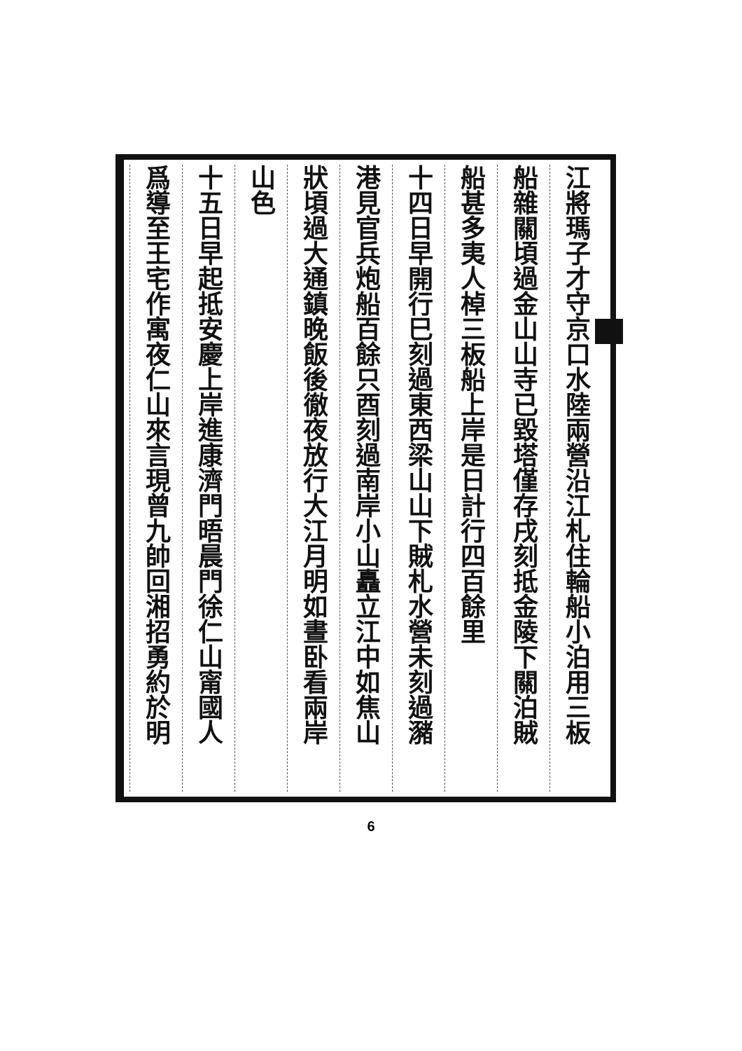江將瑪子才守京口水陸兩營沿江札住輪船小泊用三板
船雜關頃過金山山寺已毀塔僅存戌刻抵金陵下關泊賊
船甚多夷人棹三板船上岸是日計行四百餘里
十四日早開行巳刻過東西梁山山下賊札水營未刻過瀦
港見官兵炮船百餘只酉刻過南岸小山矗立江中如焦山
狀頃過大通鎮晚飯後徹夜放行大江月明如晝卧看兩岸
山色
十五日早起抵安慶上岸進康濟門晤晨門徐仁山甯國人
爲導至王宅作寓夜仁山來言現曾九帥回湘招勇約於明
6